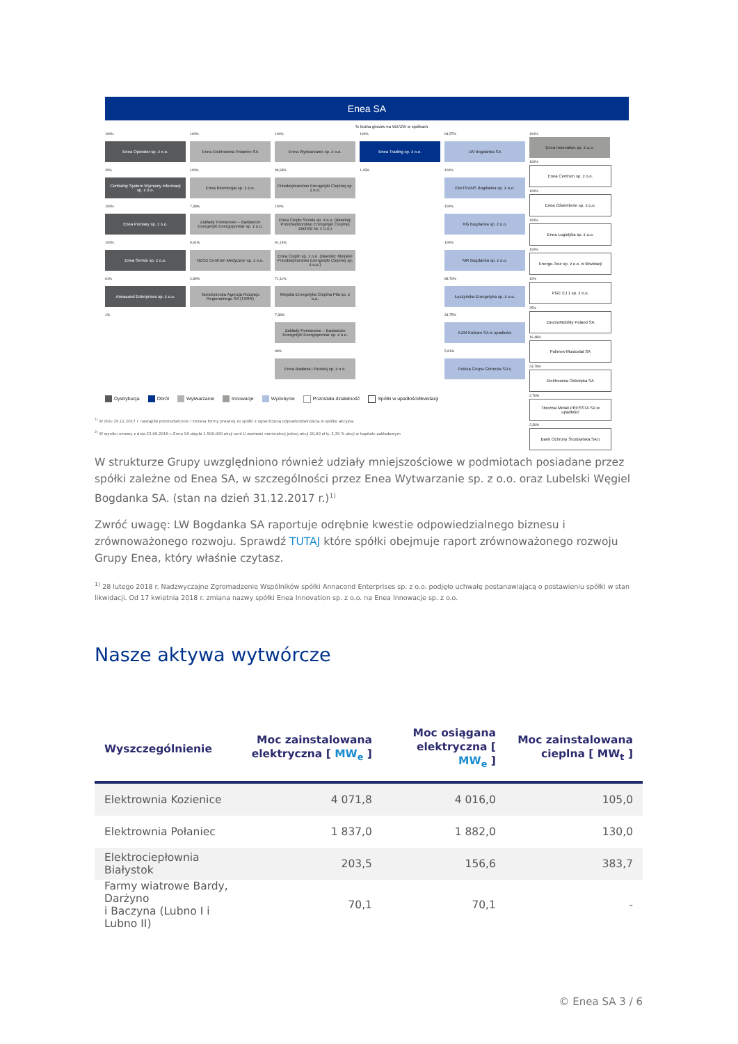Enea SA
% liczba głosów na WZ/ZW w spółkach
100%
Enea Operator sp. z o.o.
20%
Centralny System Wymiany Informacji sp. z o.o.
100%
Enea Pomiary sp. z o.o.
100%
Enea Serwis sp. z o.o.
61%
Annacond Enterprises sp. z o.o.
1%
100%
Enea Elektrownia Połaniec SA
100%
Enea Bioenergia sp. z o.o.
7,38%
Zakłady Pomiarowo – Badawcze Energetyki Energopomiar sp. z o.o.
9,91%
NZOZ Centrum Medyczne sp. z o.o.
4,89%
Tarnobrzeska Agencja Rozwoju Regionalnego SA (TARR)
100%
Enea Wytwarzanie sp. z o.o.
99,93%
Przedsiębiorstwo Energetyki Cieplnej sp. z o.o.
100%
Enea Ciepło Serwis sp. z o.o. (dawniej: Przedsiębiorstwo Energetyki Cieplnej Zachód sp. z o.o.)
91,14%
Enea Ciepło sp. z o.o. (dawniej: Miejskie Przedsiębiorstwo Energetyki Cieplnej sp. z o.o.)
71,11%
Miejska Energetyka Cieplna Piła sp. z o.o.
7,38%
Zakłady Pomiarowo – Badawcze Energetyki Energopomiar sp. z o.o.
99%
Enea Badania i Rozwój sp. z o.o.
100%
Enea Trading sp. z o.o.
1,43%
64,57%
LW Bogdanka SA
100%
EkoTRANS Bogdanka sp. z o.o.
100%
RG Bogdanka sp. z o.o.
100%
MR Bogdanka sp. z o.o.
88,70%
Łęczyńska Energetyka sp. z o.o.
34,75%
KZM Kolzam SA w upadłości
5,81%
Polska Grupa Górnicza SA<sup>1)</sup>
100%
Enea Innovation sp. z o.o.
100%
Enea Centrum sp. z o.o.
100%
Enea Oświetlenie sp. z o.o.
100%
Enea Logistyka sp. z o.o.
100%
Energo-Tour sp. z o.o. w likwidacji
10%
PGE EJ 1 sp. z o.o.
25%
ElectroMobility Poland SA
16,48%
Polimex-Mostostal SA
23,79%
Elektrownia Ostrołęka SA
2,76%
Tłocznia Metali PRESSTA SA w upadłości
2,39%
Bank Ochrony Środowiska SA<sup>2)</sup>
Dystrybucja Obrót Wytwarzanie Innowacje Wydobycie Pozostała działalność Spółki w upadłości/likwidacji
<sup>1)</sup> W dniu 29.12.2017 r. nastąpiło przekształcenie i zmiana formy prawnej ze spółki z ograniczoną odpowiedzialnością w spółkę akcyjną
<sup>2)</sup> W wyniku umowy z dnia 23.06.2016 r. Enea SA objęła 1.500.000 akcji serii U wartości nominalnej jednej akcji 10,00 zł tj. 2,39 % akcji w kapitale zakładowym
W strukturze Grupy uwzględniono również udziały mniejszościowe w podmiotach posiadane przez spółki zależne od Enea SA, w szczególności przez Enea Wytwarzanie sp. z o.o. oraz Lubelski Węgiel Bogdanka SA. (stan na dzień 31.12.2017 r.)<sup>1)</sup>
Zwróć uwagę: LW Bogdanka SA raportuje odrębnie kwestie odpowiedzialnego biznesu i zrównoważonego rozwoju. Sprawdź TUTAJ które spółki obejmuje raport zrównoważonego rozwoju Grupy Enea, który właśnie czytasz.
<sup>1)</sup> 28 lutego 2018 r. Nadzwyczajne Zgromadzenie Wspólników spółki Annacond Enterprises sp. z o.o. podjęło uchwałę postanawiającą o postawieniu spółki w stan likwidacji. Od 17 kwietnia 2018 r. zmiana nazwy spółki Enea Innovation sp. z o.o. na Enea Innowacje sp. z o.o.
Nasze aktywa wytwórcze
| Wyszczególnienie | Moc zainstalowana elektryczna [ MW<sub>e</sub> ] | Moc osiągana elektryczna [ MW<sub>e</sub> ] | Moc zainstalowana cieplna [ MW<sub>t</sub> ] |
| --- | --- | --- | --- |
| Elektrownia Kozienice | 4 071,8 | 4 016,0 | 105,0 |
| Elektrownia Połaniec | 1 837,0 | 1 882,0 | 130,0 |
| Elektrociepłownia Białystok | 203,5 | 156,6 | 383,7 |
| Farmy wiatrowe Bardy, Darżyno i Baczyna (Lubno I i Lubno II) | 70,1 | 70,1 | - |
© Enea SA 3 / 6